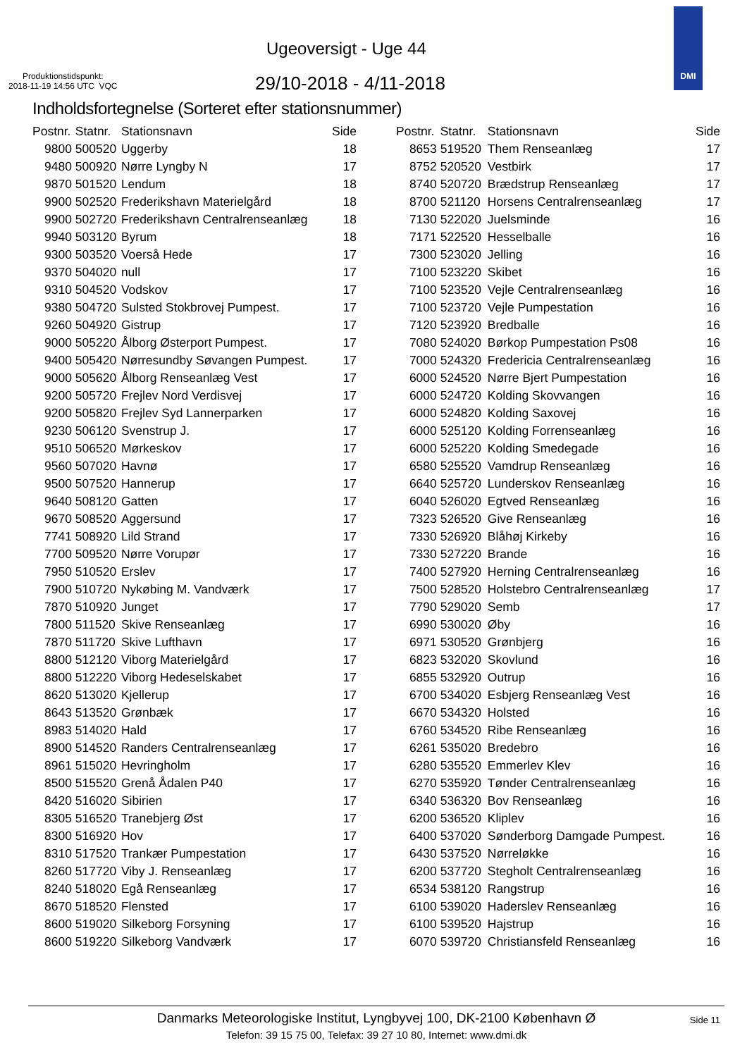Ugeoversigt - Uge 44
Produktionstidspunkt:
2018-11-19 14:56 UTC VQC
29/10-2018 - 4/11-2018
DMI
Indholdsfortegnelse (Sorteret efter stationsnummer)
| Postnr. | Statnr. | Stationsnavn | Side |
| --- | --- | --- | --- |
| 9800 | 500520 | Uggerby | 18 |
| 9480 | 500920 | Nørre Lyngby N | 17 |
| 9870 | 501520 | Lendum | 18 |
| 9900 | 502520 | Frederikshavn Materielgård | 18 |
| 9900 | 502720 | Frederikshavn Centralrenseanlæg | 18 |
| 9940 | 503120 | Byrum | 18 |
| 9300 | 503520 | Voerså Hede | 17 |
| 9370 | 504020 | null | 17 |
| 9310 | 504520 | Vodskov | 17 |
| 9380 | 504720 | Sulsted Stokbrovej Pumpest. | 17 |
| 9260 | 504920 | Gistrup | 17 |
| 9000 | 505220 | Ålborg Østerport Pumpest. | 17 |
| 9400 | 505420 | Nørresundby Søvangen Pumpest. | 17 |
| 9000 | 505620 | Ålborg Renseanlæg Vest | 17 |
| 9200 | 505720 | Frejlev Nord Verdisvej | 17 |
| 9200 | 505820 | Frejlev Syd Lannerparken | 17 |
| 9230 | 506120 | Svenstrup J. | 17 |
| 9510 | 506520 | Mørkeskov | 17 |
| 9560 | 507020 | Havnø | 17 |
| 9500 | 507520 | Hannerup | 17 |
| 9640 | 508120 | Gatten | 17 |
| 9670 | 508520 | Aggersund | 17 |
| 7741 | 508920 | Lild Strand | 17 |
| 7700 | 509520 | Nørre Vorupør | 17 |
| 7950 | 510520 | Erslev | 17 |
| 7900 | 510720 | Nykøbing M. Vandværk | 17 |
| 7870 | 510920 | Junget | 17 |
| 7800 | 511520 | Skive Renseanlæg | 17 |
| 7870 | 511720 | Skive Lufthavn | 17 |
| 8800 | 512120 | Viborg Materielgård | 17 |
| 8800 | 512220 | Viborg Hedeselskabet | 17 |
| 8620 | 513020 | Kjellerup | 17 |
| 8643 | 513520 | Grønbæk | 17 |
| 8983 | 514020 | Hald | 17 |
| 8900 | 514520 | Randers Centralrenseanlæg | 17 |
| 8961 | 515020 | Hevringholm | 17 |
| 8500 | 515520 | Grenå Ådalen P40 | 17 |
| 8420 | 516020 | Sibirien | 17 |
| 8305 | 516520 | Tranebjerg Øst | 17 |
| 8300 | 516920 | Hov | 17 |
| 8310 | 517520 | Trankær Pumpestation | 17 |
| 8260 | 517720 | Viby J. Renseanlæg | 17 |
| 8240 | 518020 | Egå Renseanlæg | 17 |
| 8670 | 518520 | Flensted | 17 |
| 8600 | 519020 | Silkeborg Forsyning | 17 |
| 8600 | 519220 | Silkeborg Vandværk | 17 |
| Postnr. | Statnr. | Stationsnavn | Side |
| --- | --- | --- | --- |
| 8653 | 519520 | Them Renseanlæg | 17 |
| 8752 | 520520 | Vestbirk | 17 |
| 8740 | 520720 | Brædstrup Renseanlæg | 17 |
| 8700 | 521120 | Horsens Centralrenseanlæg | 17 |
| 7130 | 522020 | Juelsminde | 16 |
| 7171 | 522520 | Hesselballe | 16 |
| 7300 | 523020 | Jelling | 16 |
| 7100 | 523220 | Skibet | 16 |
| 7100 | 523520 | Vejle Centralrenseanlæg | 16 |
| 7100 | 523720 | Vejle Pumpestation | 16 |
| 7120 | 523920 | Bredballe | 16 |
| 7080 | 524020 | Børkop Pumpestation Ps08 | 16 |
| 7000 | 524320 | Fredericia Centralrenseanlæg | 16 |
| 6000 | 524520 | Nørre Bjert Pumpestation | 16 |
| 6000 | 524720 | Kolding Skovvangen | 16 |
| 6000 | 524820 | Kolding Saxovej | 16 |
| 6000 | 525120 | Kolding Forrenseanlæg | 16 |
| 6000 | 525220 | Kolding Smedegade | 16 |
| 6580 | 525520 | Vamdrup Renseanlæg | 16 |
| 6640 | 525720 | Lunderskov Renseanlæg | 16 |
| 6040 | 526020 | Egtved Renseanlæg | 16 |
| 7323 | 526520 | Give Renseanlæg | 16 |
| 7330 | 526920 | Blåhøj Kirkeby | 16 |
| 7330 | 527220 | Brande | 16 |
| 7400 | 527920 | Herning Centralrenseanlæg | 16 |
| 7500 | 528520 | Holstebro Centralrenseanlæg | 17 |
| 7790 | 529020 | Semb | 17 |
| 6990 | 530020 | Øby | 16 |
| 6971 | 530520 | Grønbjerg | 16 |
| 6823 | 532020 | Skovlund | 16 |
| 6855 | 532920 | Outrup | 16 |
| 6700 | 534020 | Esbjerg Renseanlæg Vest | 16 |
| 6670 | 534320 | Holsted | 16 |
| 6760 | 534520 | Ribe Renseanlæg | 16 |
| 6261 | 535020 | Bredebro | 16 |
| 6280 | 535520 | Emmerlev Klev | 16 |
| 6270 | 535920 | Tønder Centralrenseanlæg | 16 |
| 6340 | 536320 | Bov Renseanlæg | 16 |
| 6200 | 536520 | Kliplev | 16 |
| 6400 | 537020 | Sønderborg Damgade Pumpest. | 16 |
| 6430 | 537520 | Nørreløkke | 16 |
| 6200 | 537720 | Stegholt Centralrenseanlæg | 16 |
| 6534 | 538120 | Rangstrup | 16 |
| 6100 | 539020 | Haderslev Renseanlæg | 16 |
| 6100 | 539520 | Hajstrup | 16 |
| 6070 | 539720 | Christiansfeld Renseanlæg | 16 |
Danmarks Meteorologiske Institut, Lyngbyvej 100, DK-2100 København Ø
Telefon: 39 15 75 00, Telefax: 39 27 10 80, Internet: www.dmi.dk
Side 11